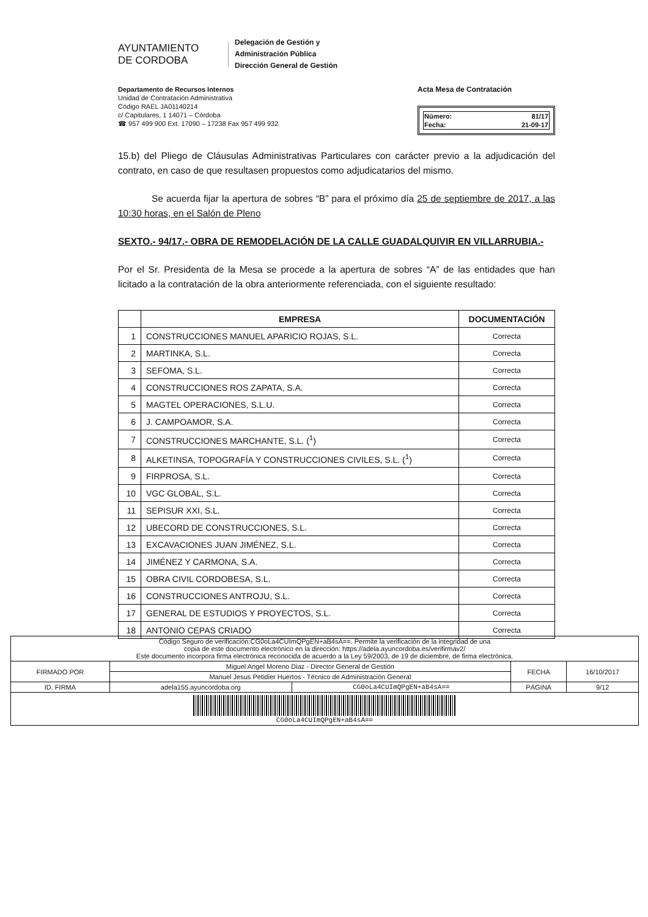AYUNTAMIENTO
DE CORDOBA
Delegación de Gestión y
Administración Pública
Dirección General de Gestión
Departamento de Recursos Internos
Unidad de Contratación Administrativa
Código RAEL JA01140214
c/ Capitulares, 1 14071 – Córdoba
☎ 957 499 900 Ext. 17090 – 17238 Fax 957 499 932
Acta Mesa de Contratación
| Número: | 81/17 |
| Fecha: | 21-09-17 |
15.b) del Pliego de Cláusulas Administrativas Particulares con carácter previo a la adjudicación del contrato, en caso de que resultasen propuestos como adjudicatarios del mismo.
Se acuerda fijar la apertura de sobres “B” para el próximo día 25 de septiembre de 2017, a las 10:30 horas, en el Salón de Pleno
SEXTO.- 94/17.- OBRA DE REMODELACIÓN DE LA CALLE GUADALQUIVIR EN VILLARRUBIA.-
Por el Sr. Presidenta de la Mesa se procede a la apertura de sobres “A” de las entidades que han licitado a la contratación de la obra anteriormente referenciada, con el siguiente resultado:
| | EMPRESA | DOCUMENTACIÓN |
| --- | --- | --- |
| 1 | CONSTRUCCIONES MANUEL APARICIO ROJAS, S.L. | Correcta |
| 2 | MARTINKA, S.L. | Correcta |
| 3 | SEFOMA, S.L. | Correcta |
| 4 | CONSTRUCCIONES ROS ZAPATA, S.A. | Correcta |
| 5 | MAGTEL OPERACIONES, S.L.U. | Correcta |
| 6 | J. CAMPOAMOR, S.A. | Correcta |
| 7 | CONSTRUCCIONES MARCHANTE, S.L. (<sup>1</sup>) | Correcta |
| 8 | ALKETINSA, TOPOGRAFÍA Y CONSTRUCCIONES CIVILES, S.L. (<sup>1</sup>) | Correcta |
| 9 | FIRPROSA, S.L. | Correcta |
| 10 | VGC GLOBAL, S.L. | Correcta |
| 11 | SEPISUR XXI, S.L. | Correcta |
| 12 | UBECORD DE CONSTRUCCIONES, S.L. | Correcta |
| 13 | EXCAVACIONES JUAN JIMÉNEZ, S.L. | Correcta |
| 14 | JIMÉNEZ Y CARMONA, S.A. | Correcta |
| 15 | OBRA CIVIL CORDOBESA, S.L. | Correcta |
| 16 | CONSTRUCCIONES ANTROJU, S.L. | Correcta |
| 17 | GENERAL DE ESTUDIOS Y PROYECTOS, S.L. | Correcta |
| 18 | ANTONIO CEPAS CRIADO | Correcta |
| Código Seguro de verificación:CG0oLa4CUImQPgEN+aB4sA==. Permite la verificación de la integridad de una copia de este documento electrónico en la dirección: https://adela.ayuncordoba.es/verifirmav2/ Este documento incorpora firma electrónica reconocida de acuerdo a la Ley 59/2003, de 19 de diciembre, de firma electrónica. | | | | |
| FIRMADO POR | Miguel Angel Moreno Diaz - Director General de Gestión | | FECHA | 16/10/2017 |
| | Manuel Jesus Petidier Huertos - Técnico de Administración General | | | |
| ID. FIRMA | adela155.ayuncordoba.org | CG0oLa4CUImQPgEN+aB4sA== | PÁGINA | 9/12 |
| CG0oLa4CUImQPgEN+aB4sA== | | | | |